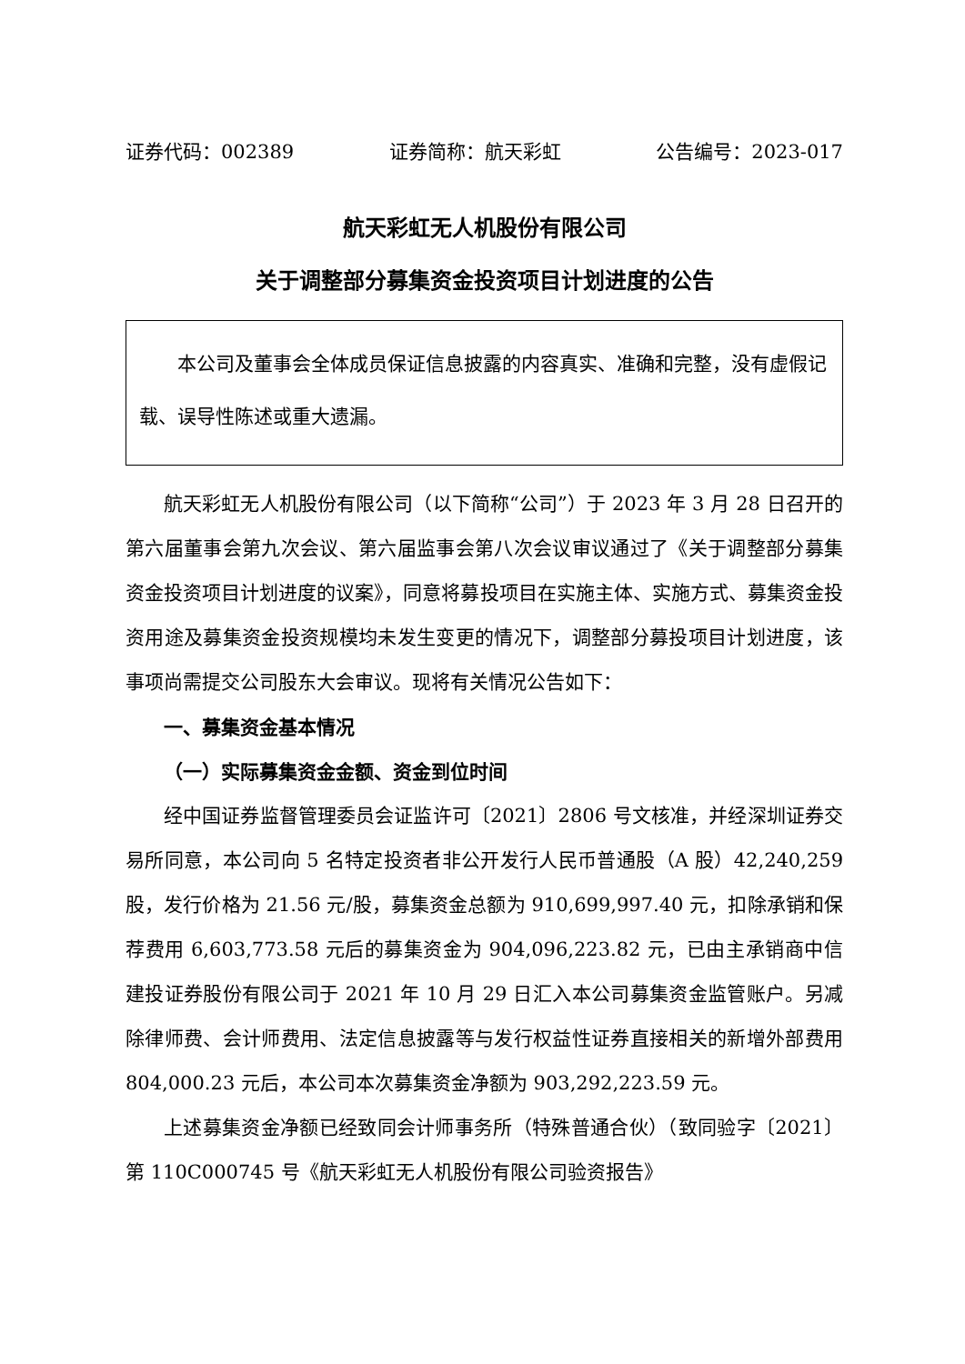证券代码：002389 证券简称：航天彩虹 公告编号：2023-017
航天彩虹无人机股份有限公司
关于调整部分募集资金投资项目计划进度的公告
  本公司及董事会全体成员保证信息披露的内容真实、准确和完整，没有虚假记载、误导性陈述或重大遗漏。
航天彩虹无人机股份有限公司（以下简称“公司”）于 2023 年 3 月 28 日召开的第六届董事会第九次会议、第六届监事会第八次会议审议通过了《关于调整部分募集资金投资项目计划进度的议案》，同意将募投项目在实施主体、实施方式、募集资金投资用途及募集资金投资规模均未发生变更的情况下，调整部分募投项目计划进度，该事项尚需提交公司股东大会审议。现将有关情况公告如下：
一、募集资金基本情况
（一）实际募集资金金额、资金到位时间
经中国证券监督管理委员会证监许可〔2021〕2806 号文核准，并经深圳证券交易所同意，本公司向 5 名特定投资者非公开发行人民币普通股（A 股）42,240,259 股，发行价格为 21.56 元/股，募集资金总额为 910,699,997.40 元，扣除承销和保荐费用 6,603,773.58 元后的募集资金为 904,096,223.82 元，已由主承销商中信建投证券股份有限公司于 2021 年 10 月 29 日汇入本公司募集资金监管账户。另减除律师费、会计师费用、法定信息披露等与发行权益性证券直接相关的新增外部费用 804,000.23 元后，本公司本次募集资金净额为 903,292,223.59 元。
上述募集资金净额已经致同会计师事务所（特殊普通合伙）（致同验字〔2021〕第 110C000745 号《航天彩虹无人机股份有限公司验资报告》